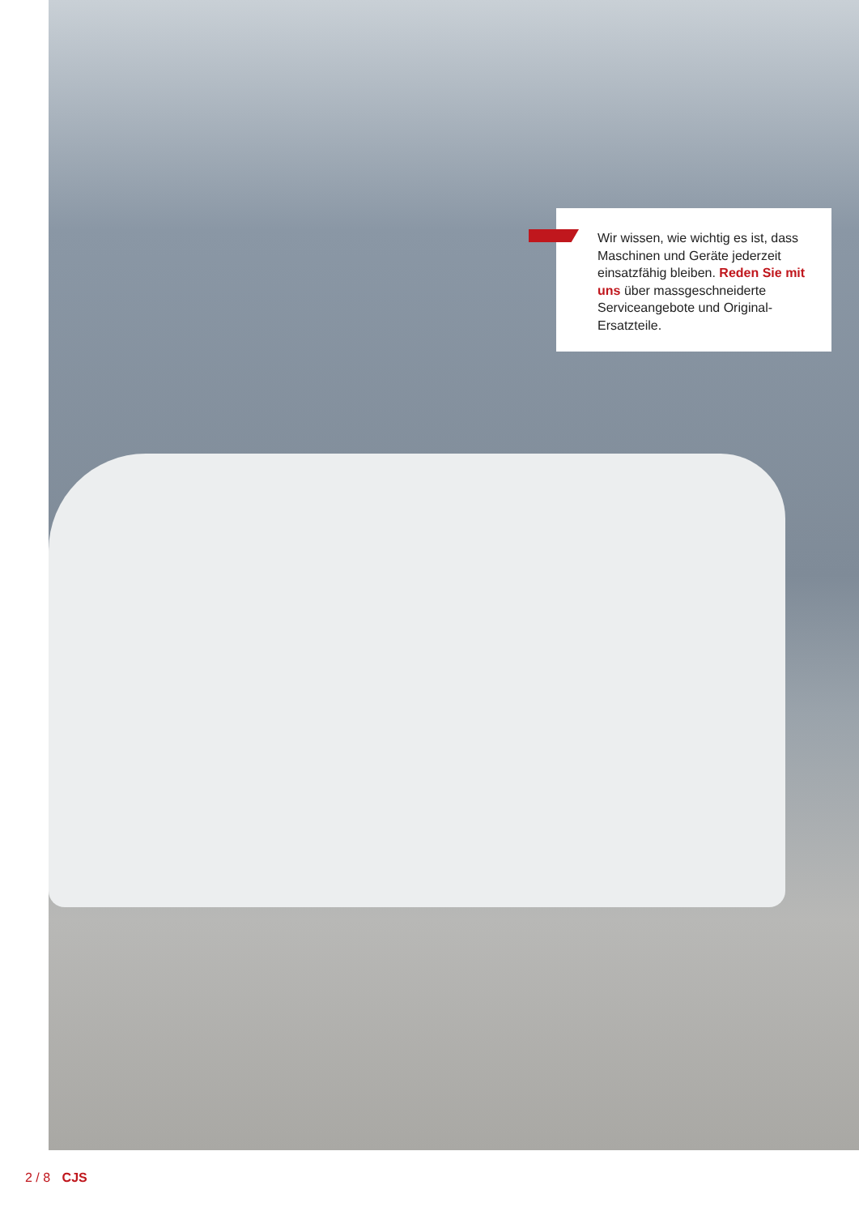Wir wissen, wie wichtig es ist, dass Maschinen und Geräte jederzeit einsatzfähig bleiben. Reden Sie mit uns über mass­geschneiderte Serviceangebo­te und Original-Ersatzteile.
2 / 8 CJS